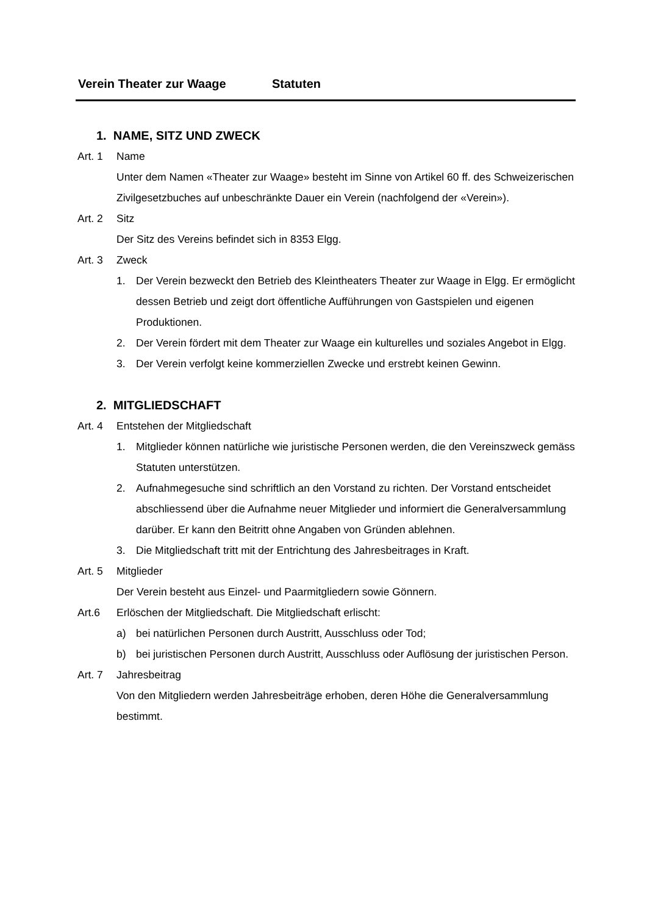Verein Theater zur Waage Statuten
1. NAME, SITZ UND ZWECK
Art. 1 Name
Unter dem Namen «Theater zur Waage» besteht im Sinne von Artikel 60 ff. des Schweizerischen Zivilgesetzbuches auf unbeschränkte Dauer ein Verein (nachfolgend der «Verein»).
Art. 2 Sitz
Der Sitz des Vereins befindet sich in 8353 Elgg.
Art. 3 Zweck
1. Der Verein bezweckt den Betrieb des Kleintheaters Theater zur Waage in Elgg. Er ermöglicht dessen Betrieb und zeigt dort öffentliche Aufführungen von Gastspielen und eigenen Produktionen.
2. Der Verein fördert mit dem Theater zur Waage ein kulturelles und soziales Angebot in Elgg.
3. Der Verein verfolgt keine kommerziellen Zwecke und erstrebt keinen Gewinn.
2. MITGLIEDSCHAFT
Art. 4 Entstehen der Mitgliedschaft
1. Mitglieder können natürliche wie juristische Personen werden, die den Vereinszweck gemäss Statuten unterstützen.
2. Aufnahmegesuche sind schriftlich an den Vorstand zu richten. Der Vorstand entscheidet abschliessend über die Aufnahme neuer Mitglieder und informiert die Generalversammlung darüber. Er kann den Beitritt ohne Angaben von Gründen ablehnen.
3. Die Mitgliedschaft tritt mit der Entrichtung des Jahresbeitrages in Kraft.
Art. 5 Mitglieder
Der Verein besteht aus Einzel- und Paarmitgliedern sowie Gönnern.
Art.6 Erlöschen der Mitgliedschaft. Die Mitgliedschaft erlischt:
a) bei natürlichen Personen durch Austritt, Ausschluss oder Tod;
b) bei juristischen Personen durch Austritt, Ausschluss oder Auflösung der juristischen Person.
Art. 7 Jahresbeitrag
Von den Mitgliedern werden Jahresbeiträge erhoben, deren Höhe die Generalversammlung bestimmt.